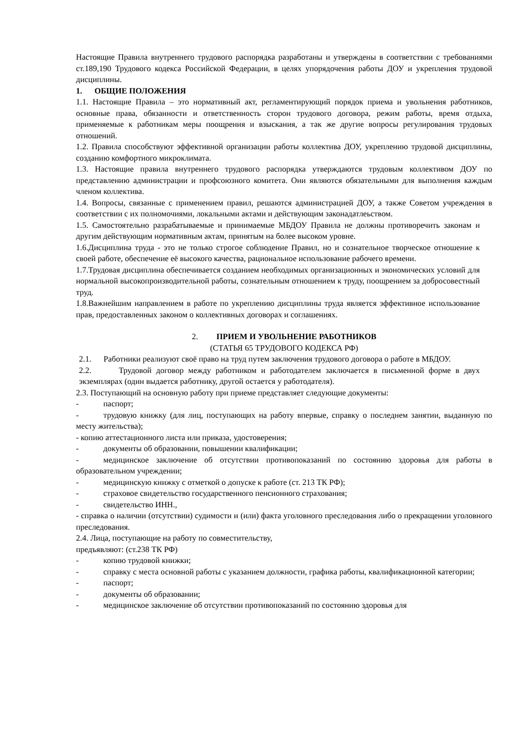Настоящие Правила внутреннего трудового распорядка разработаны и утверждены в соответствии с требованиями ст.189,190 Трудового кодекса Российской Федерации, в целях упорядочения работы ДОУ и укрепления трудовой дисциплины.
1. ОБЩИЕ ПОЛОЖЕНИЯ
1.1. Настоящие Правила – это нормативный акт, регламентирующий порядок приема и увольнения работников, основные права, обязанности и ответственность сторон трудового договора, режим работы, время отдыха, применяемые к работникам меры поощрения и взыскания, а так же другие вопросы регулирования трудовых отношений.
1.2. Правила способствуют эффективной организации работы коллектива ДОУ, укреплению трудовой дисциплины, созданию комфортного микроклимата.
1.3. Настоящие правила внутреннего трудового распорядка утверждаются трудовым коллективом ДОУ по представлению администрации и профсоюзного комитета. Они являются обязательными для выполнения каждым членом коллектива.
1.4. Вопросы, связанные с применением правил, решаются администрацией ДОУ, а также Советом учреждения в соответствии с их полномочиями, локальными актами и действующим законадатлеьством.
1.5. Самостоятельно разрабатываемые и принимаемые МБДОУ Правила не должны противоречить законам и другим действующим нормативным актам, принятым на более высоком уровне.
1.6.Дисциплина труда - это не только строгое соблюдение Правил, но и сознательное творческое отношение к своей работе, обеспечение её высокого качества, рациональное использование рабочего времени.
1.7.Трудовая дисциплина обеспечивается созданием необходимых организационных и экономических условий для нормальной высокопроизводительной работы, сознательным отношением к труду, поощрением за добросовестный труд.
1.8.Важнейшим направлением в работе по укреплению дисциплины труда является эффективное использование прав, предоставленных законом о коллективных договорах и соглашениях.
2. ПРИЕМ И УВОЛЬНЕНИЕ РАБОТНИКОВ
(СТАТЬЯ 65 ТРУДОВОГО КОДЕКСА РФ)
2.1. Работники реализуют своё право на труд путем заключения трудового договора о работе в МБДОУ.
2.2. Трудовой договор между работником и работодателем заключается в письменной форме в двух экземплярах (один выдается работнику, другой остается у работодателя).
2.3. Поступающий на основную работу при приеме представляет следующие документы:
- паспорт;
- трудовую книжку (для лиц, поступающих на работу впервые, справку о последнем занятии, выданную по месту жительства);
- копию аттестационного листа или приказа, удостоверения;
- документы об образовании, повышении квалификации;
- медицинское заключение об отсутствии противопоказаний по состоянию здоровья для работы в образовательном учреждении;
- медицинскую книжку с отметкой о допуске к работе (ст. 213 ТК РФ);
- страховое свидетельство государственного пенсионного страхования;
- свидетельство ИНН.,
- справка о наличии (отсутствии) судимости и (или) факта уголовного преследования либо о прекращении уголовного преследования.
2.4. Лица, поступающие на работу по совместительству,
предъявляют: (ст.238 ТК РФ)
- копию трудовой книжки;
- справку с места основной работы с указанием должности, графика работы, квалификационной категории;
- паспорт;
- документы об образовании;
- медицинское заключение об отсутствии противопоказаний по состоянию здоровья для